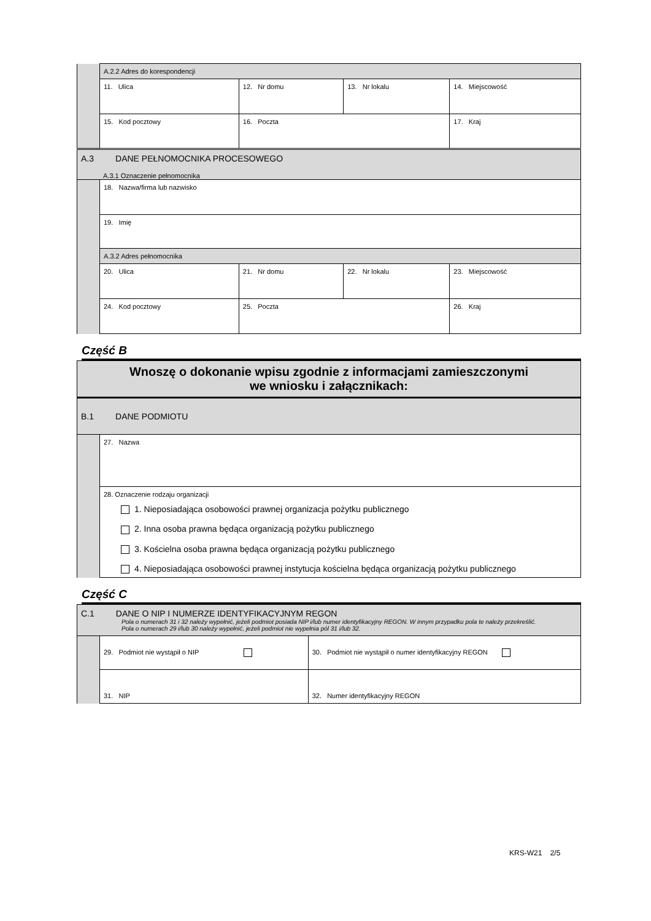| | A.2.2 Adres do korespondencji | | | | |
| | 11. Ulica | | 12. Nr domu | 13. Nr lokalu | 14. Miejscowość |
| | 15. Kod pocztowy | 16. Poczta | | | 17. Kraj |
| A.3 DANE PEŁNOMOCNIKA PROCESOWEGO A.3.1 Oznaczenie pełnomocnika | | | | | |
| | 18. Nazwa/firma lub nazwisko | | | | |
| | 19. Imię | | | | |
| | A.3.2 Adres pełnomocnika | | | | |
| | 20. Ulica | | 21. Nr domu | 22. Nr lokalu | 23. Miejscowość |
| | 24. Kod pocztowy | 25. Poczta | | | 26. Kraj |
Część B
| Wnoszę o dokonanie wpisu zgodnie z informacjami zamieszczonymi we wniosku i załącznikach: | |
| B.1 DANE PODMIOTU | |
| | 27. Nazwa |
| | 28. Oznaczenie rodzaju organizacji 1. Nieposiadająca osobowości prawnej organizacja pożytku publicznego 2. Inna osoba prawna będąca organizacją pożytku publicznego 3. Kościelna osoba prawna będąca organizacją pożytku publicznego 4. Nieposiadająca osobowości prawnej instytucja kościelna będąca organizacją pożytku publicznego |
Część C
| C.1 DANE O NIP I NUMERZE IDENTYFIKACYJNYM REGON Pola o numerach 31 i 32 należy wypełnić, jeżeli podmiot posiada NIP i/lub numer identyfikacyjny REGON. W innym przypadku pola te należy przekreślić. Pola o numerach 29 i/lub 30 należy wypełnić, jeżeli podmiot nie wypełnia pól 31 i/lub 32. | | |
| | 29. Podmiot nie wystąpił o NIP | 30. Podmiot nie wystąpił o numer identyfikacyjny REGON |
| | 31. NIP | 32. Numer identyfikacyjny REGON |
KRS-W21 2/5